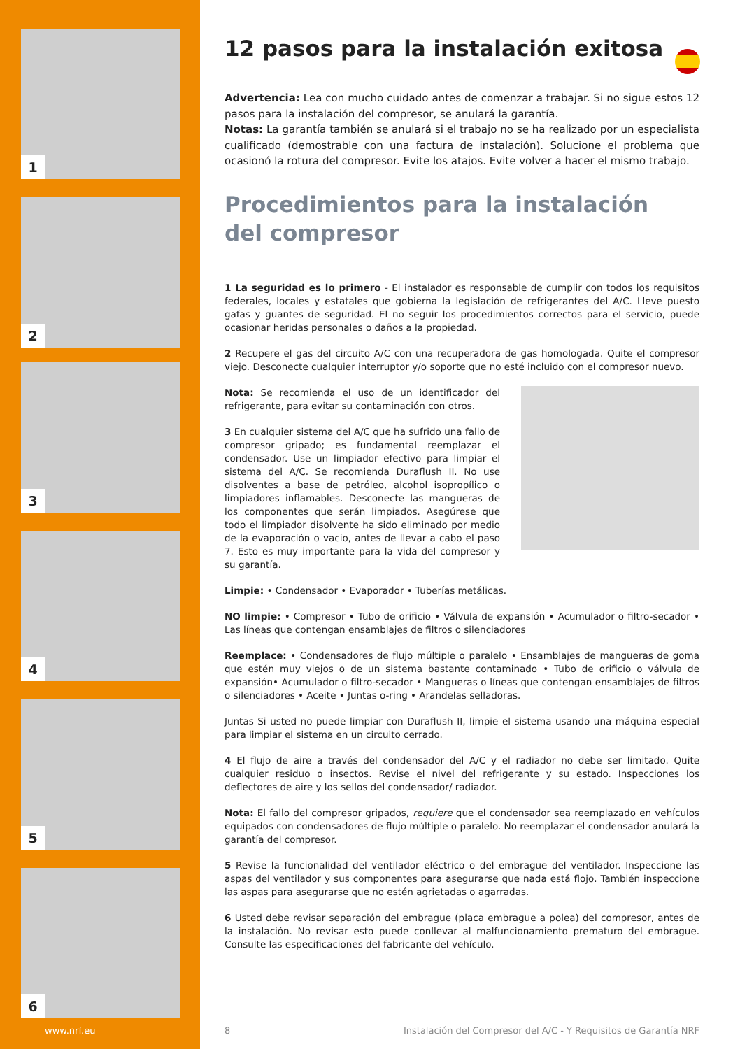1
2
3
4
5
6
12 pasos para la instalación exitosa
Advertencia: Lea con mucho cuidado antes de comenzar a trabajar. Si no sigue estos 12 pasos para la instalación del compresor, se anulará la garantía.
Notas: La garantía también se anulará si el trabajo no se ha realizado por un especialista cualificado (demostrable con una factura de instalación). Solucione el problema que ocasionó la rotura del compresor. Evite los atajos. Evite volver a hacer el mismo trabajo.
Procedimientos para la instalación
del compresor
1 La seguridad es lo primero - El instalador es responsable de cumplir con todos los requisitos federales, locales y estatales que gobierna la legislación de refrigerantes del A/C. Lleve puesto gafas y guantes de seguridad. El no seguir los procedimientos correctos para el servicio, puede ocasionar heridas personales o daños a la propiedad.
2 Recupere el gas del circuito A/C con una recuperadora de gas homologada. Quite el compresor viejo. Desconecte cualquier interruptor y/o soporte que no esté incluido con el compresor nuevo.
Nota: Se recomienda el uso de un identificador del refrigerante, para evitar su contaminación con otros.
3 En cualquier sistema del A/C que ha sufrido una fallo de compresor gripado; es fundamental reemplazar el condensador. Use un limpiador efectivo para limpiar el sistema del A/C. Se recomienda Duraflush II. No use disolventes a base de petróleo, alcohol isopropílico o limpiadores inflamables. Desconecte las mangueras de los componentes que serán limpiados. Asegúrese que todo el limpiador disolvente ha sido eliminado por medio de la evaporación o vacio, antes de llevar a cabo el paso 7. Esto es muy importante para la vida del compresor y su garantía.
Limpie: • Condensador • Evaporador • Tuberías metálicas.
NO limpie: • Compresor • Tubo de orificio • Válvula de expansión • Acumulador o filtro-secador • Las líneas que contengan ensamblajes de filtros o silenciadores
Reemplace: • Condensadores de flujo múltiple o paralelo • Ensamblajes de mangueras de goma que estén muy viejos o de un sistema bastante contaminado • Tubo de orificio o válvula de expansión• Acumulador o filtro-secador • Mangueras o líneas que contengan ensamblajes de filtros o silenciadores • Aceite • Juntas o-ring • Arandelas selladoras.
Juntas Si usted no puede limpiar con Duraflush II, limpie el sistema usando una máquina especial para limpiar el sistema en un circuito cerrado.
4 El flujo de aire a través del condensador del A/C y el radiador no debe ser limitado. Quite cualquier residuo o insectos. Revise el nivel del refrigerante y su estado. Inspecciones los deflectores de aire y los sellos del condensador/ radiador.
Nota: El fallo del compresor gripados, requiere que el condensador sea reemplazado en vehículos equipados con condensadores de flujo múltiple o paralelo. No reemplazar el condensador anulará la garantía del compresor.
5 Revise la funcionalidad del ventilador eléctrico o del embrague del ventilador. Inspeccione las aspas del ventilador y sus componentes para asegurarse que nada está flojo. También inspeccione las aspas para asegurarse que no estén agrietadas o agarradas.
6 Usted debe revisar separación del embrague (placa embrague a polea) del compresor, antes de la instalación. No revisar esto puede conllevar al malfuncionamiento prematuro del embrague. Consulte las especificaciones del fabricante del vehículo.
www.nrf.eu 8
Instalación del Compresor del A/C - Y Requisitos de Garantía NRF